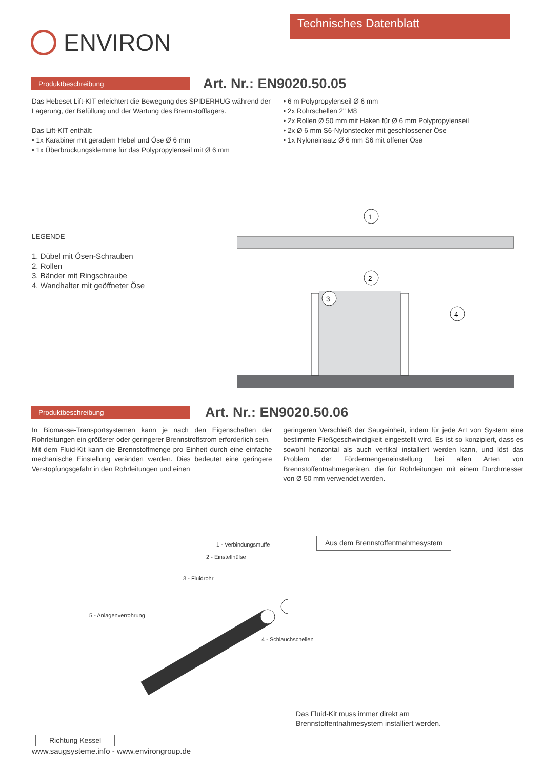ENVIRON
Technisches Datenblatt
Produktbeschreibung
Art. Nr.: EN9020.50.05
Das Hebeset Lift-KIT erleichtert die Bewegung des SPIDERHUG während der Lagerung, der Befüllung und der Wartung des Brennstofflagers.
Das Lift-KIT enthält:
• 1x Karabiner mit geradem Hebel und Öse Ø 6 mm
• 1x Überbrückungsklemme für das Polypropylenseil mit Ø 6 mm
• 6 m Polypropylenseil Ø 6 mm
• 2x Rohrschellen 2" M8
• 2x Rollen Ø 50 mm mit Haken für Ø 6 mm Polypropylenseil
• 2x Ø 6 mm S6-Nylonstecker mit geschlossener Öse
• 1x Nyloneinsatz Ø 6 mm S6 mit offener Öse
LEGENDE
1. Dübel mit Ösen-Schrauben
2. Rollen
3. Bänder mit Ringschraube
4. Wandhalter mit geöffneter Öse
1
2
3
4
Produktbeschreibung
Art. Nr.: EN9020.50.06
In Biomasse-Transportsystemen kann je nach den Eigenschaften der Rohrleitungen ein größerer oder geringerer Brennstroffstrom erforderlich sein.
Mit dem Fluid-Kit kann die Brennstoffmenge pro Einheit durch eine einfache mechanische Einstellung verändert werden. Dies bedeutet eine geringere Verstopfungsgefahr in den Rohrleitungen und einen
geringeren Verschleiß der Saugeinheit, indem für jede Art von System eine bestimmte Fließgeschwindigkeit eingestellt wird. Es ist so konzipiert, dass es sowohl horizontal als auch vertikal installiert werden kann, und löst das Problem der Fördermengeneinstellung bei allen Arten von Brennstoffentnahmegeräten, die für Rohrleitungen mit einem Durchmesser von Ø 50 mm verwendet werden.
1 - Verbindungsmuffe
Aus dem Brennstoffentnahmesystem
2 - Einstellhülse
3 - Fluidrohr
5 - Anlagenverrohrung
4 - Schlauchschellen
Das Fluid-Kit muss immer direkt am
Brennstoffentnahmesystem installiert werden.
Richtung Kessel
www.saugsysteme.info - www.environgroup.de